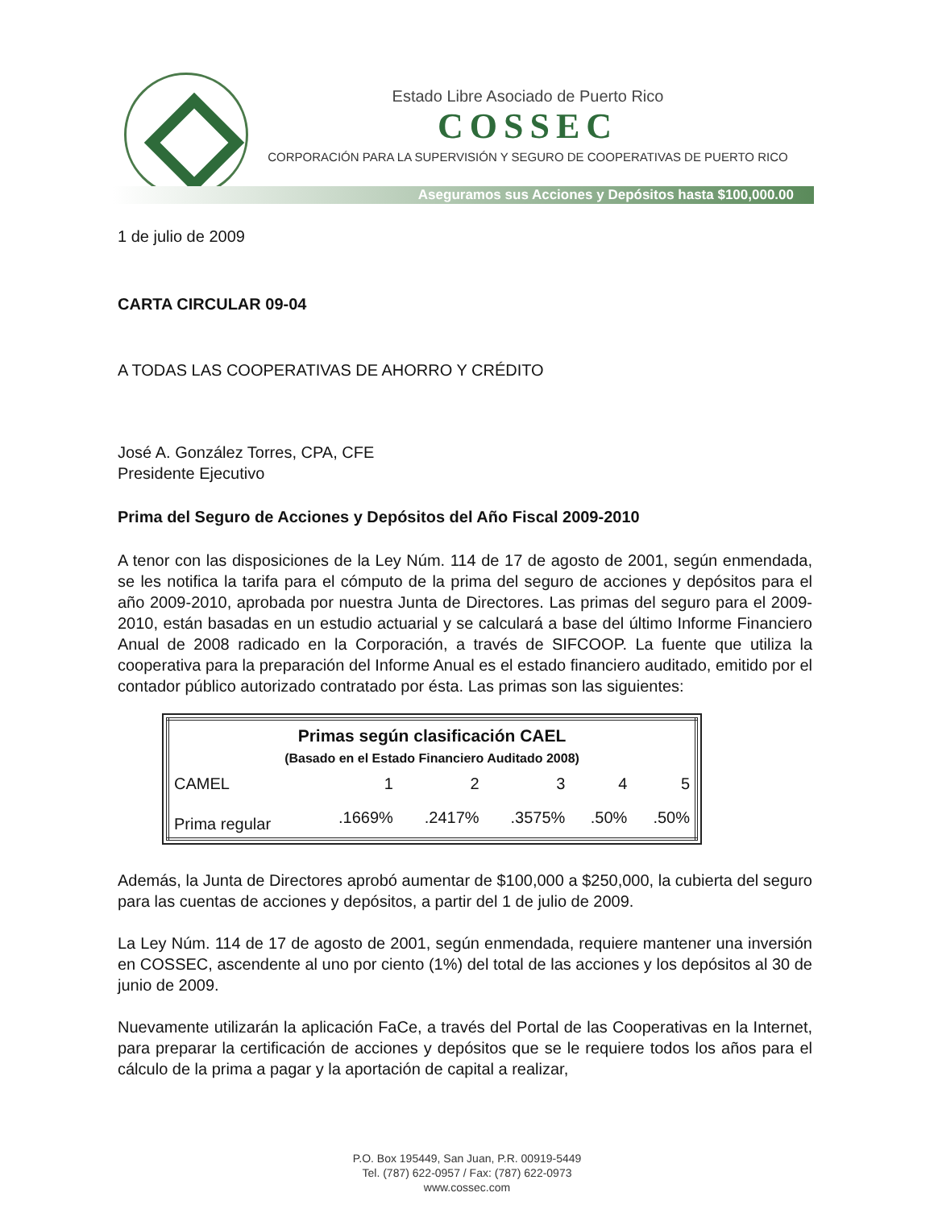Estado Libre Asociado de Puerto Rico
COSSEC
CORPORACIÓN PARA LA SUPERVISIÓN Y SEGURO DE COOPERATIVAS DE PUERTO RICO
Aseguramos sus Acciones y Depósitos hasta $100,000.00
1 de julio de 2009
CARTA CIRCULAR 09-04
A TODAS LAS COOPERATIVAS DE AHORRO Y CRÉDITO
José A. González Torres, CPA, CFE
Presidente Ejecutivo
Prima del Seguro de Acciones y Depósitos del Año Fiscal 2009-2010
A tenor con las disposiciones de la Ley Núm. 114 de 17 de agosto de 2001, según enmendada, se les notifica la tarifa para el cómputo de la prima del seguro de acciones y depósitos para el año 2009-2010, aprobada por nuestra Junta de Directores. Las primas del seguro para el 2009-2010, están basadas en un estudio actuarial y se calculará a base del último Informe Financiero Anual de 2008 radicado en la Corporación, a través de SIFCOOP. La fuente que utiliza la cooperativa para la preparación del Informe Anual es el estado financiero auditado, emitido por el contador público autorizado contratado por ésta. Las primas son las siguientes:
| Primas según clasificación CAEL (Basado en el Estado Financiero Auditado 2008) | | | | | |
| --- | --- | --- | --- | --- | --- |
| CAMEL | 1 | 2 | 3 | 4 | 5 |
| Prima regular | .1669% | .2417% | .3575% | .50% | .50% |
Además, la Junta de Directores aprobó aumentar de $100,000 a $250,000, la cubierta del seguro para las cuentas de acciones y depósitos, a partir del 1 de julio de 2009.
La Ley Núm. 114 de 17 de agosto de 2001, según enmendada, requiere mantener una inversión en COSSEC, ascendente al uno por ciento (1%) del total de las acciones y los depósitos al 30 de junio de 2009.
Nuevamente utilizarán la aplicación FaCe, a través del Portal de las Cooperativas en la Internet, para preparar la certificación de acciones y depósitos que se le requiere todos los años para el cálculo de la prima a pagar y la aportación de capital a realizar,
P.O. Box 195449, San Juan, P.R. 00919-5449
Tel. (787) 622-0957 / Fax: (787) 622-0973
www.cossec.com